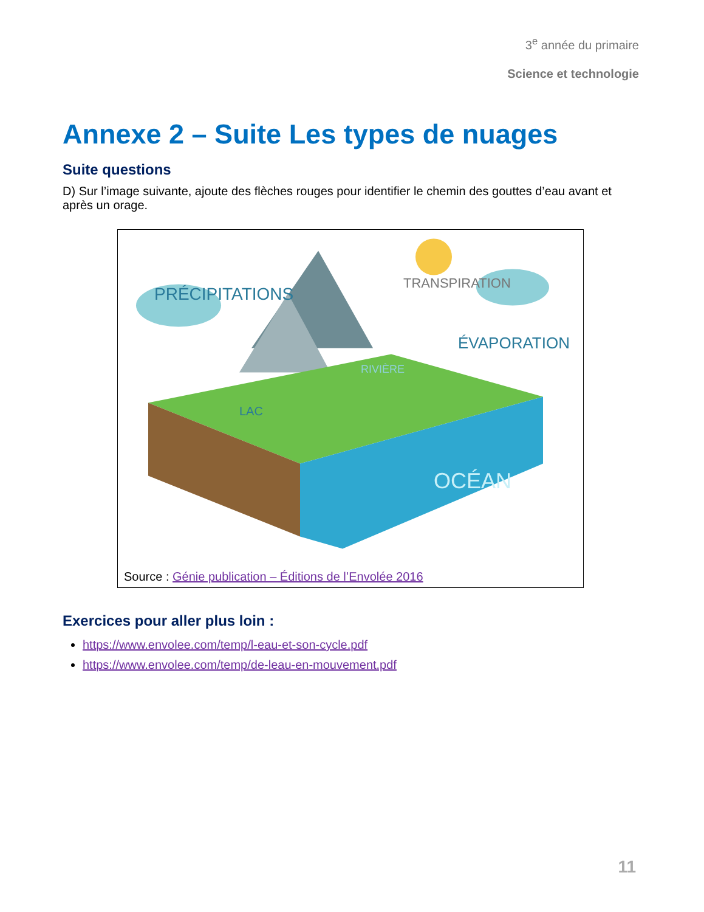3<sup>e</sup> année du primaire
Science et technologie
Annexe 2 – Suite Les types de nuages
Suite questions
D) Sur l’image suivante, ajoute des flèches rouges pour identifier le chemin des gouttes d’eau avant et après un orage.
PRÉCIPITATIONS
TRANSPIRATION
ÉVAPORATION
LAC
RIVIÈRE
OCÉAN
Source : Génie publication – Éditions de l’Envolée 2016
Exercices pour aller plus loin :
https://www.envolee.com/temp/l-eau-et-son-cycle.pdf
https://www.envolee.com/temp/de-leau-en-mouvement.pdf
11